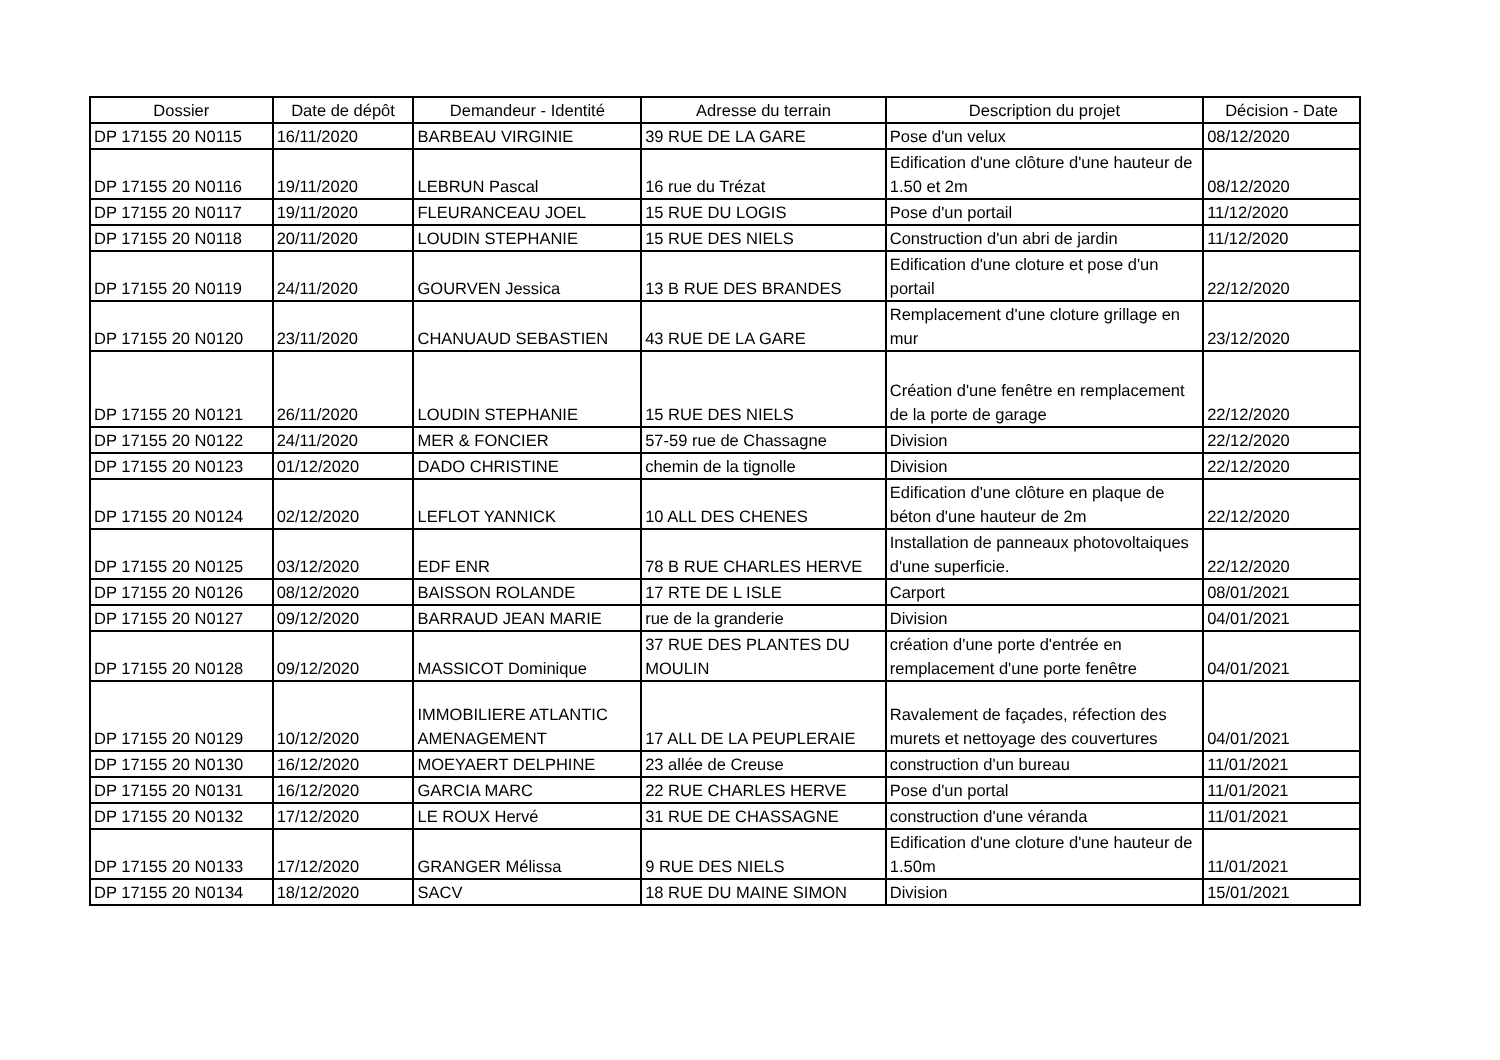| Dossier | Date de dépôt | Demandeur - Identité | Adresse du terrain | Description du projet | Décision - Date |
| --- | --- | --- | --- | --- | --- |
| DP 17155 20 N0115 | 16/11/2020 | BARBEAU VIRGINIE | 39 RUE DE LA GARE | Pose d'un velux | 08/12/2020 |
| DP 17155 20 N0116 | 19/11/2020 | LEBRUN Pascal | 16 rue du Trézat | Edification d'une clôture d'une hauteur de 1.50 et 2m | 08/12/2020 |
| DP 17155 20 N0117 | 19/11/2020 | FLEURANCEAU JOEL | 15 RUE DU LOGIS | Pose d'un portail | 11/12/2020 |
| DP 17155 20 N0118 | 20/11/2020 | LOUDIN STEPHANIE | 15 RUE DES NIELS | Construction d'un abri de jardin | 11/12/2020 |
| DP 17155 20 N0119 | 24/11/2020 | GOURVEN Jessica | 13 B RUE DES BRANDES | Edification d'une cloture et pose d'un portail | 22/12/2020 |
| DP 17155 20 N0120 | 23/11/2020 | CHANUAUD SEBASTIEN | 43 RUE DE LA GARE | Remplacement d'une cloture grillage en mur | 23/12/2020 |
| DP 17155 20 N0121 | 26/11/2020 | LOUDIN STEPHANIE | 15 RUE DES NIELS | Création d'une fenêtre en remplacement de la porte de garage | 22/12/2020 |
| DP 17155 20 N0122 | 24/11/2020 | MER & FONCIER | 57-59 rue de Chassagne | Division | 22/12/2020 |
| DP 17155 20 N0123 | 01/12/2020 | DADO CHRISTINE | chemin de la tignolle | Division | 22/12/2020 |
| DP 17155 20 N0124 | 02/12/2020 | LEFLOT YANNICK | 10 ALL DES CHENES | Edification d'une clôture en plaque de béton d'une hauteur de 2m | 22/12/2020 |
| DP 17155 20 N0125 | 03/12/2020 | EDF ENR | 78 B RUE CHARLES HERVE | Installation de panneaux photovoltaiques d'une superficie. | 22/12/2020 |
| DP 17155 20 N0126 | 08/12/2020 | BAISSON ROLANDE | 17 RTE DE L ISLE | Carport | 08/01/2021 |
| DP 17155 20 N0127 | 09/12/2020 | BARRAUD JEAN MARIE | rue de la granderie | Division | 04/01/2021 |
| DP 17155 20 N0128 | 09/12/2020 | MASSICOT Dominique | 37 RUE DES PLANTES DU MOULIN | création d'une porte d'entrée en remplacement d'une porte fenêtre | 04/01/2021 |
| DP 17155 20 N0129 | 10/12/2020 | IMMOBILIERE ATLANTIC AMENAGEMENT | 17 ALL DE LA PEUPLERAIE | Ravalement de façades, réfection des murets et nettoyage des couvertures | 04/01/2021 |
| DP 17155 20 N0130 | 16/12/2020 | MOEYAERT DELPHINE | 23 allée de Creuse | construction d'un bureau | 11/01/2021 |
| DP 17155 20 N0131 | 16/12/2020 | GARCIA MARC | 22 RUE CHARLES HERVE | Pose d'un portal | 11/01/2021 |
| DP 17155 20 N0132 | 17/12/2020 | LE ROUX Hervé | 31 RUE DE CHASSAGNE | construction d'une véranda | 11/01/2021 |
| DP 17155 20 N0133 | 17/12/2020 | GRANGER Mélissa | 9 RUE DES NIELS | Edification d'une cloture d'une hauteur de 1.50m | 11/01/2021 |
| DP 17155 20 N0134 | 18/12/2020 | SACV | 18 RUE DU MAINE SIMON | Division | 15/01/2021 |